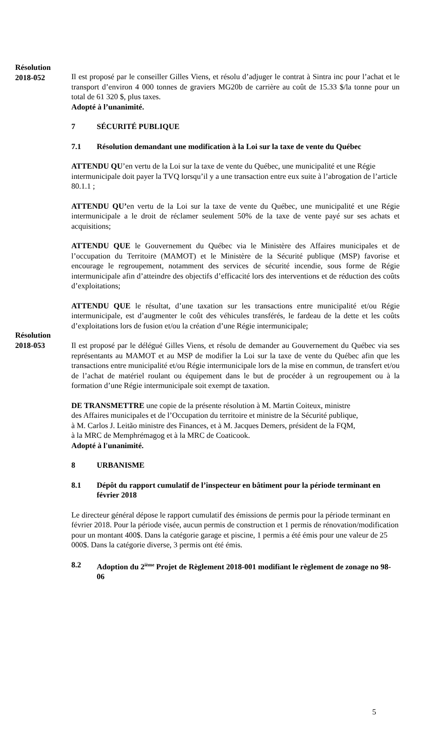Résolution
2018-052
Résolution
2018-053
Il est proposé par le conseiller Gilles Viens, et résolu d’adjuger le contrat à Sintra inc pour l’achat et le transport d’environ 4 000 tonnes de graviers MG20b de carrière au coût de 15.33 $/la tonne pour un total de 61 320 $, plus taxes.
Adopté à l’unanimité.
7 SÉCURITÉ PUBLIQUE
7.1 Résolution demandant une modification à la Loi sur la taxe de vente du Québec
ATTENDU QU’en vertu de la Loi sur la taxe de vente du Québec, une municipalité et une Régie intermunicipale doit payer la TVQ lorsqu’il y a une transaction entre eux suite à l’abrogation de l’article 80.1.1 ;
ATTENDU QU’en vertu de la Loi sur la taxe de vente du Québec, une municipalité et une Régie intermunicipale a le droit de réclamer seulement 50% de la taxe de vente payé sur ses achats et acquisitions;
ATTENDU QUE le Gouvernement du Québec via le Ministère des Affaires municipales et de l’occupation du Territoire (MAMOT) et le Ministère de la Sécurité publique (MSP) favorise et encourage le regroupement, notamment des services de sécurité incendie, sous forme de Régie intermunicipale afin d’atteindre des objectifs d’efficacité lors des interventions et de réduction des coûts d’exploitations;
ATTENDU QUE le résultat, d’une taxation sur les transactions entre municipalité et/ou Régie intermunicipale, est d’augmenter le coût des véhicules transférés, le fardeau de la dette et les coûts d’exploitations lors de fusion et/ou la création d’une Régie intermunicipale;
Il est proposé par le délégué Gilles Viens, et résolu de demander au Gouvernement du Québec via ses représentants au MAMOT et au MSP de modifier la Loi sur la taxe de vente du Québec afin que les transactions entre municipalité et/ou Régie intermunicipale lors de la mise en commun, de transfert et/ou de l’achat de matériel roulant ou équipement dans le but de procéder à un regroupement ou à la formation d’une Régie intermunicipale soit exempt de taxation.
DE TRANSMETTRE une copie de la présente résolution à M. Martin Coiteux, ministre
des Affaires municipales et de l’Occupation du territoire et ministre de la Sécurité publique,
à M. Carlos J. Leitão ministre des Finances, et à M. Jacques Demers, président de la FQM,
à la MRC de Memphrémagog et à la MRC de Coaticook.
Adopté à l'unanimité.
8 URBANISME
8.1 Dépôt du rapport cumulatif de l’inspecteur en bâtiment pour la période terminant en février 2018
Le directeur général dépose le rapport cumulatif des émissions de permis pour la période terminant en février 2018. Pour la période visée, aucun permis de construction et 1 permis de rénovation/modification pour un montant 400$. Dans la catégorie garage et piscine, 1 permis a été émis pour une valeur de 25 000$. Dans la catégorie diverse, 3 permis ont été émis.
8.2 Adoption du 2<sup>ième</sup> Projet de Règlement 2018-001 modifiant le règlement de zonage no 98-06
5